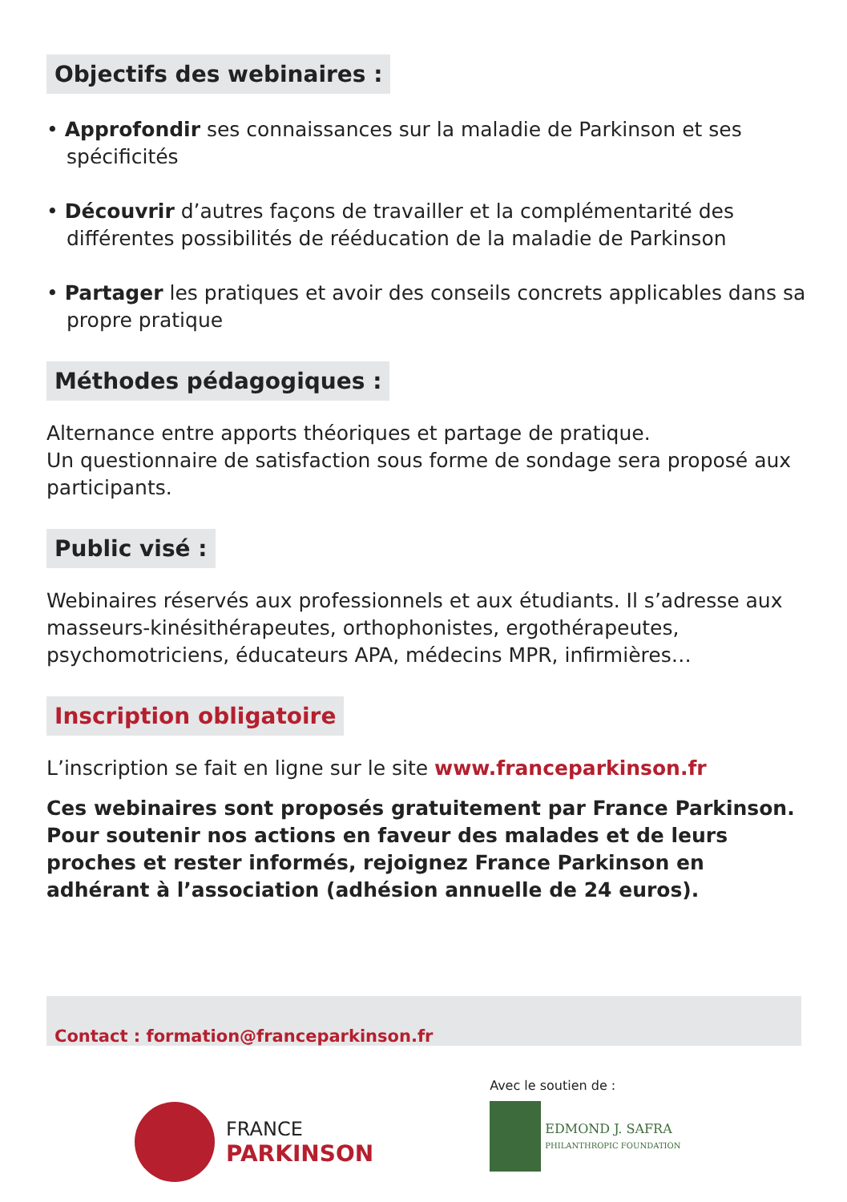Objectifs des webinaires :
• Approfondir ses connaissances sur la maladie de Parkinson et ses spécificités
• Découvrir d’autres façons de travailler et la complémentarité des différentes possibilités de rééducation de la maladie de Parkinson
• Partager les pratiques et avoir des conseils concrets applicables dans sa propre pratique
Méthodes pédagogiques :
Alternance entre apports théoriques et partage de pratique.
Un questionnaire de satisfaction sous forme de sondage sera proposé aux participants.
Public visé :
Webinaires réservés aux professionnels et aux étudiants. Il s’adresse aux masseurs-kinésithérapeutes, orthophonistes, ergothérapeutes, psychomotriciens, éducateurs APA, médecins MPR, infirmières…
Inscription obligatoire
L’inscription se fait en ligne sur le site www.franceparkinson.fr
Ces webinaires sont proposés gratuitement par France Parkinson. Pour soutenir nos actions en faveur des malades et de leurs proches et rester informés, rejoignez France Parkinson en adhérant à l’association (adhésion annuelle de 24 euros).
Contact : formation@franceparkinson.fr
FRANCE
PARKINSON
Avec le soutien de :
EDMOND J. SAFRA
PHILANTHROPIC FOUNDATION